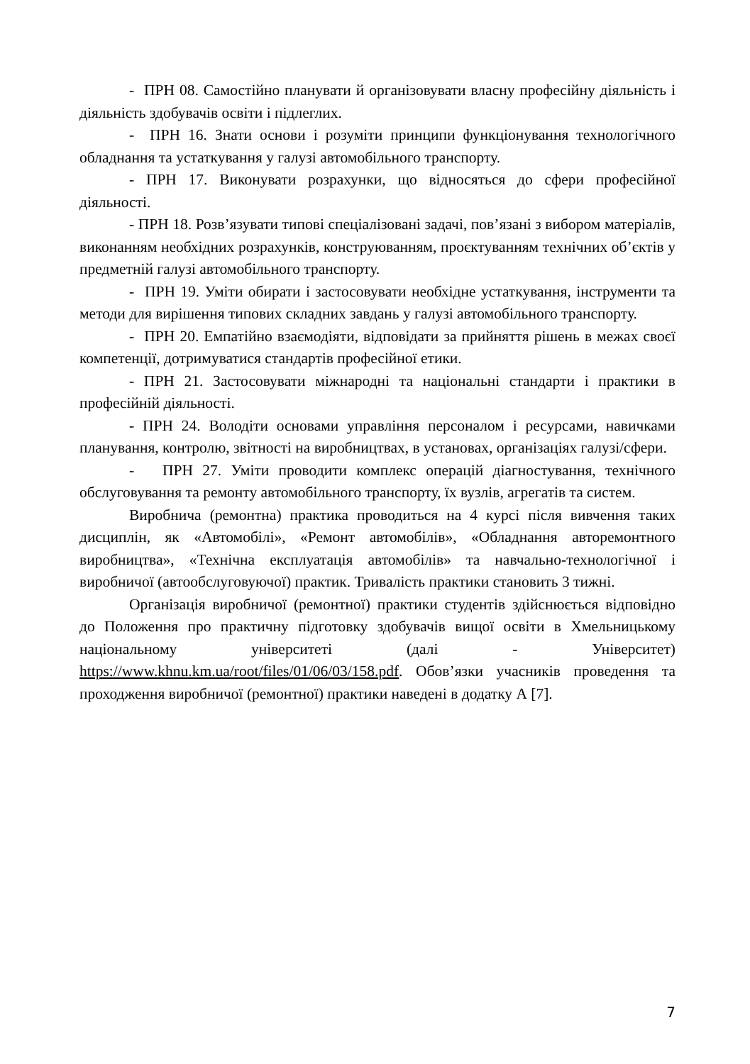- ПРН 08. Самостійно планувати й організовувати власну професійну діяльність і діяльність здобувачів освіти і підлеглих.
- ПРН 16. Знати основи і розуміти принципи функціонування технологічного обладнання та устаткування у галузі автомобільного транспорту.
- ПРН 17. Виконувати розрахунки, що відносяться до сфери професійної діяльності.
- ПРН 18. Розв’язувати типові спеціалізовані задачі, пов’язані з вибором матеріалів, виконанням необхідних розрахунків, конструюванням, проєктуванням технічних об’єктів у предметній галузі автомобільного транспорту.
- ПРН 19. Уміти обирати і застосовувати необхідне устаткування, інструменти та методи для вирішення типових складних завдань у галузі автомобільного транспорту.
- ПРН 20. Емпатійно взаємодіяти, відповідати за прийняття рішень в межах своєї компетенції, дотримуватися стандартів професійної етики.
- ПРН 21. Застосовувати міжнародні та національні стандарти і практики в професійній діяльності.
- ПРН 24. Володіти основами управління персоналом і ресурсами, навичками планування, контролю, звітності на виробництвах, в установах, організаціях галузі/сфери.
- ПРН 27. Уміти проводити комплекс операцій діагностування, технічного обслуговування та ремонту автомобільного транспорту, їх вузлів, агрегатів та систем.
Виробнича (ремонтна) практика проводиться на 4 курсі після вивчення таких дисциплін, як «Автомобілі», «Ремонт автомобілів», «Обладнання авторемонтного виробництва», «Технічна експлуатація автомобілів» та навчально-технологічної і виробничої (автообслуговуючої) практик. Тривалість практики становить 3 тижні.
Організація виробничої (ремонтної) практики студентів здійснюється відповідно до Положення про практичну підготовку здобувачів вищої освіти в Хмельницькому національному університеті (далі - Університет) https://www.khnu.km.ua/root/files/01/06/03/158.pdf. Обов’язки учасників проведення та проходження виробничої (ремонтної) практики наведені в додатку А [7].
7